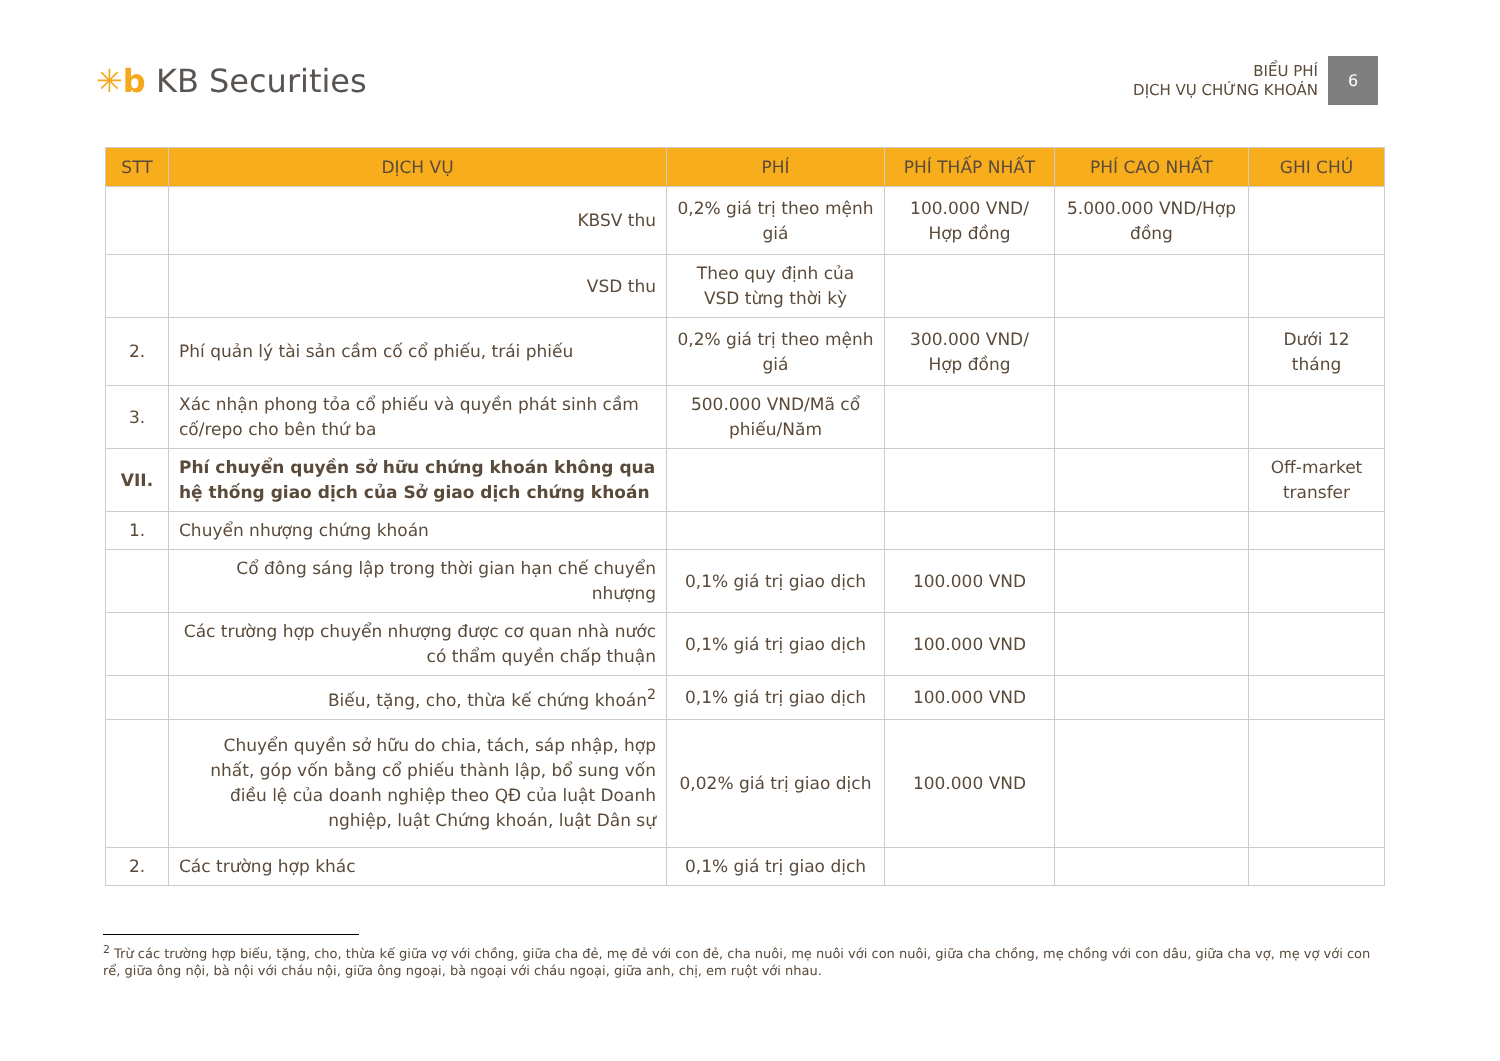✳b KB Securities
BIỂU PHÍ
DỊCH VỤ CHỨNG KHOÁN
6
| STT | DỊCH VỤ | PHÍ | PHÍ THẤP NHẤT | PHÍ CAO NHẤT | GHI CHÚ |
| --- | --- | --- | --- | --- | --- |
| | KBSV thu | 0,2% giá trị theo mệnh giá | 100.000 VND/ Hợp đồng | 5.000.000 VND/Hợp đồng | |
| | VSD thu | Theo quy định của VSD từng thời kỳ | | | |
| 2. | Phí quản lý tài sản cầm cố cổ phiếu, trái phiếu | 0,2% giá trị theo mệnh giá | 300.000 VND/ Hợp đồng | | Dưới 12 tháng |
| 3. | Xác nhận phong tỏa cổ phiếu và quyền phát sinh cầm cố/repo cho bên thứ ba | 500.000 VND/Mã cổ phiếu/Năm | | | |
| VII. | Phí chuyển quyền sở hữu chứng khoán không qua hệ thống giao dịch của Sở giao dịch chứng khoán | | | | Off-market transfer |
| 1. | Chuyển nhượng chứng khoán | | | | |
| | Cổ đông sáng lập trong thời gian hạn chế chuyển nhượng | 0,1% giá trị giao dịch | 100.000 VND | | |
| | Các trường hợp chuyển nhượng được cơ quan nhà nước có thẩm quyền chấp thuận | 0,1% giá trị giao dịch | 100.000 VND | | |
| | Biếu, tặng, cho, thừa kế chứng khoán<sup>2</sup> | 0,1% giá trị giao dịch | 100.000 VND | | |
| | Chuyển quyền sở hữu do chia, tách, sáp nhập, hợp nhất, góp vốn bằng cổ phiếu thành lập, bổ sung vốn điều lệ của doanh nghiệp theo QĐ của luật Doanh nghiệp, luật Chứng khoán, luật Dân sự | 0,02% giá trị giao dịch | 100.000 VND | | |
| 2. | Các trường hợp khác | 0,1% giá trị giao dịch | | | |
<sup>2</sup> Trừ các trường hợp biếu, tặng, cho, thừa kế giữa vợ với chồng, giữa cha đẻ, mẹ đẻ với con đẻ, cha nuôi, mẹ nuôi với con nuôi, giữa cha chồng, mẹ chồng với con dâu, giữa cha vợ, mẹ vợ với con rể, giữa ông nội, bà nội với cháu nội, giữa ông ngoại, bà ngoại với cháu ngoại, giữa anh, chị, em ruột với nhau.